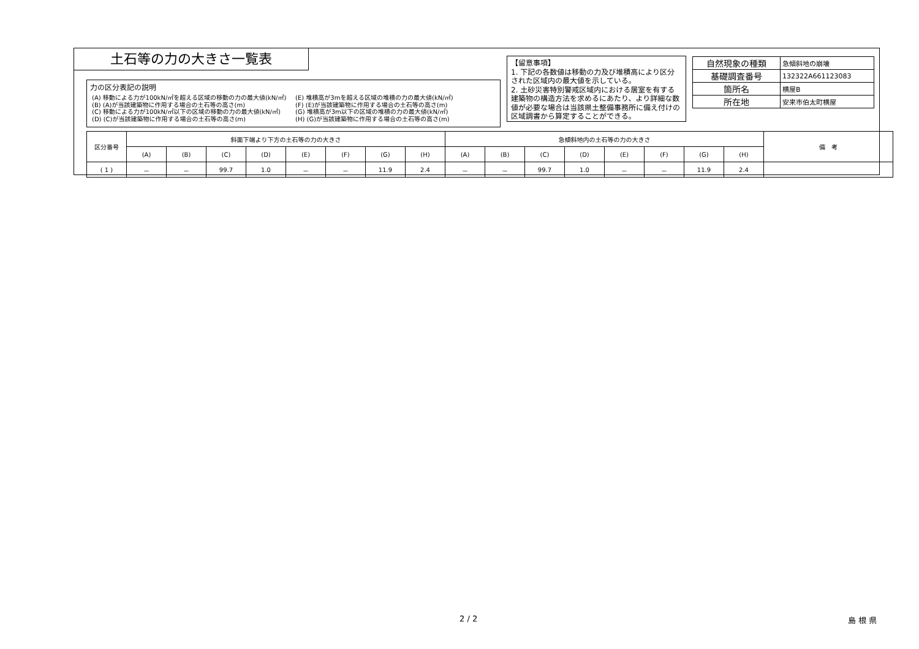土石等の力の大きさ一覧表
力の区分表記の説明
(A) 移動による力が100kN/㎡を超える区域の移動の力の最大値(kN/㎡)
(B) (A)が当該建築物に作用する場合の土石等の高さ(m)
(C) 移動による力が100kN/㎡以下の区域の移動の力の最大値(kN/㎡)
(D) (C)が当該建築物に作用する場合の土石等の高さ(m)
(E) 堆積高が3mを超える区域の堆積の力の最大値(kN/㎡)
(F) (E)が当該建築物に作用する場合の土石等の高さ(m)
(G) 堆積高が3m以下の区域の堆積の力の最大値(kN/㎡)
(H) (G)が当該建築物に作用する場合の土石等の高さ(m)
【留意事項】
1. 下記の各数値は移動の力及び堆積高により区分された区域内の最大値を示している。
2. 土砂災害特別警戒区域内における居室を有する建築物の構造方法を求めるにあたり、より詳細な数値が必要な場合は当該県土整備事務所に備え付けの区域調書から算定することができる。
| 自然現象の種類 | 急傾斜地の崩壊 |
| 基礎調査番号 | 132322A661123083 |
| 箇所名 | 横屋B |
| 所在地 | 安来市伯太町横屋 |
| 区分番号 | 斜面下端より下方の土石等の力の大きさ | | | | | | | | 急傾斜地内の土石等の力の大きさ | | | | | | | | 備 考 |
| --- | --- | --- | --- | --- | --- | --- | --- | --- | --- | --- | --- | --- | --- | --- | --- | --- | --- |
| | (A) | (B) | (C) | (D) | (E) | (F) | (G) | (H) | (A) | (B) | (C) | (D) | (E) | (F) | (G) | (H) | |
| ( 1 ) | － | － | 99.7 | 1.0 | － | － | 11.9 | 2.4 | － | － | 99.7 | 1.0 | － | － | 11.9 | 2.4 | |
2 / 2 島 根 県